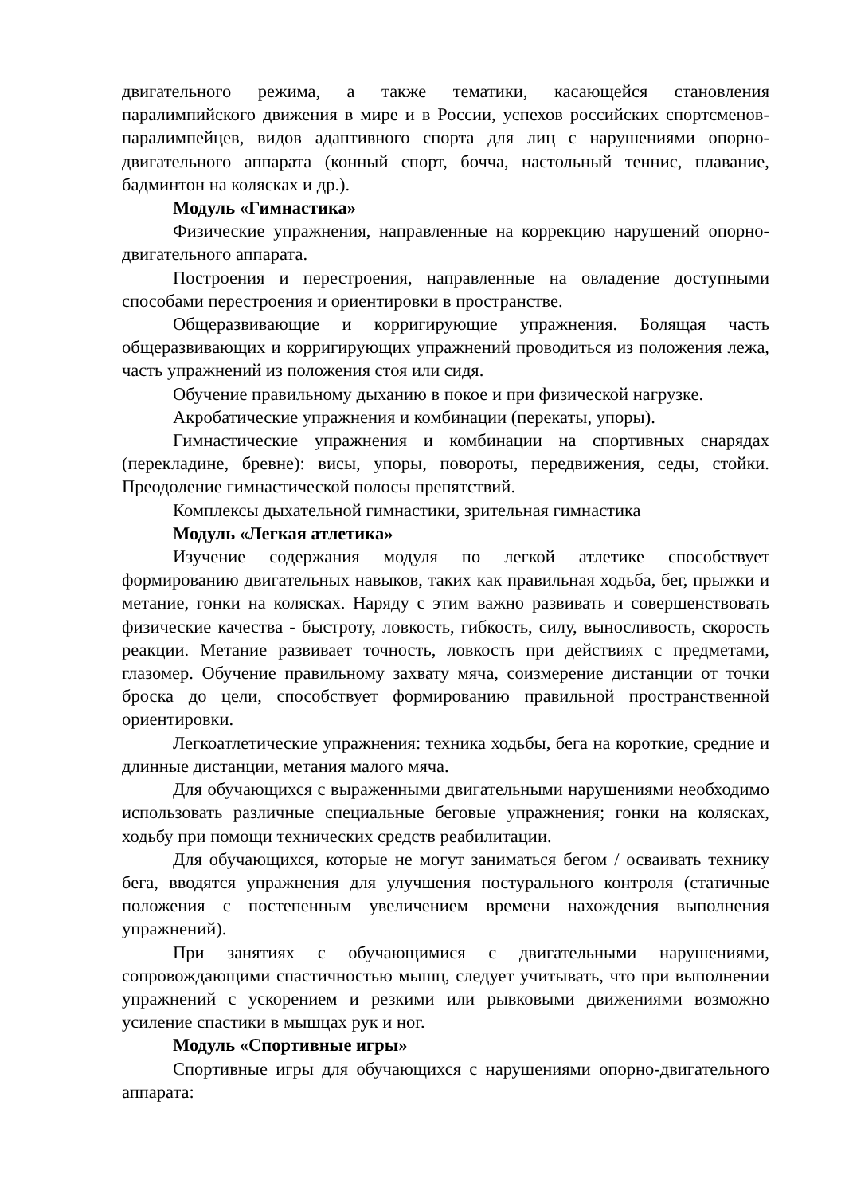двигательного режима, а также тематики, касающейся становления паралимпийского движения в мире и в России, успехов российских спортсменов-паралимпейцев, видов адаптивного спорта для лиц с нарушениями опорно-двигательного аппарата (конный спорт, бочча, настольный теннис, плавание, бадминтон на колясках и др.).
Модуль «Гимнастика»
Физические упражнения, направленные на коррекцию нарушений опорно-двигательного аппарата.
Построения и перестроения, направленные на овладение доступными способами перестроения и ориентировки в пространстве.
Общеразвивающие и корригирующие упражнения. Болящая часть общеразвивающих и корригирующих упражнений проводиться из положения лежа, часть упражнений из положения стоя или сидя.
Обучение правильному дыханию в покое и при физической нагрузке.
Акробатические упражнения и комбинации (перекаты, упоры).
Гимнастические упражнения и комбинации на спортивных снарядах (перекладине, бревне): висы, упоры, повороты, передвижения, седы, стойки. Преодоление гимнастической полосы препятствий.
Комплексы дыхательной гимнастики, зрительная гимнастика
Модуль «Легкая атлетика»
Изучение содержания модуля по легкой атлетике способствует формированию двигательных навыков, таких как правильная ходьба, бег, прыжки и метание, гонки на колясках. Наряду с этим важно развивать и совершенствовать физические качества - быстроту, ловкость, гибкость, силу, выносливость, скорость реакции. Метание развивает точность, ловкость при действиях с предметами, глазомер. Обучение правильному захвату мяча, соизмерение дистанции от точки броска до цели, способствует формированию правильной пространственной ориентировки.
Легкоатлетические упражнения: техника ходьбы, бега на короткие, средние и длинные дистанции, метания малого мяча.
Для обучающихся с выраженными двигательными нарушениями необходимо использовать различные специальные беговые упражнения; гонки на колясках, ходьбу при помощи технических средств реабилитации.
Для обучающихся, которые не могут заниматься бегом / осваивать технику бега, вводятся упражнения для улучшения постурального контроля (статичные положения с постепенным увеличением времени нахождения выполнения упражнений).
При занятиях с обучающимися с двигательными нарушениями, сопровождающими спастичностью мышц, следует учитывать, что при выполнении упражнений с ускорением и резкими или рывковыми движениями возможно усиление спастики в мышцах рук и ног.
Модуль «Спортивные игры»
Спортивные игры для обучающихся с нарушениями опорно-двигательного аппарата: